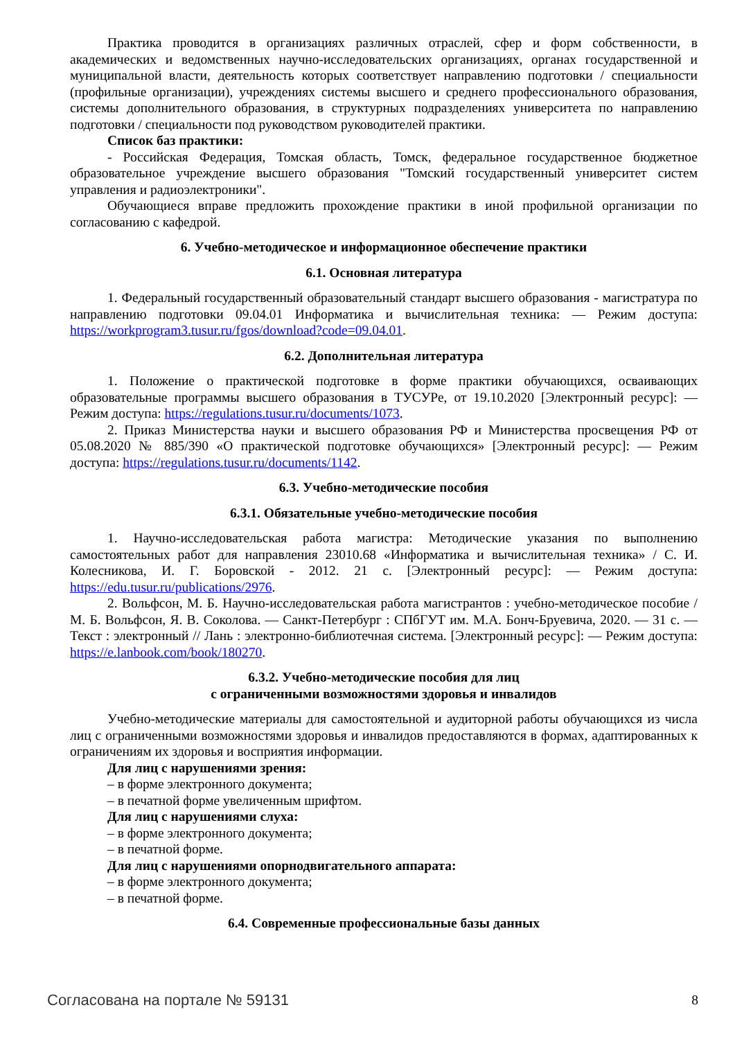Практика проводится в организациях различных отраслей, сфер и форм собственности, в академических и ведомственных научно-исследовательских организациях, органах государственной и муниципальной власти, деятельность которых соответствует направлению подготовки / специальности (профильные организации), учреждениях системы высшего и среднего профессионального образования, системы дополнительного образования, в структурных подразделениях университета по направлению подготовки / специальности под руководством руководителей практики.
Список баз практики:
- Российская Федерация, Томская область, Томск, федеральное государственное бюджетное образовательное учреждение высшего образования "Томский государственный университет систем управления и радиоэлектроники".
Обучающиеся вправе предложить прохождение практики в иной профильной организации по согласованию с кафедрой.
6. Учебно-методическое и информационное обеспечение практики
6.1. Основная литература
1. Федеральный государственный образовательный стандарт высшего образования - магистратура по направлению подготовки 09.04.01 Информатика и вычислительная техника: — Режим доступа: https://workprogram3.tusur.ru/fgos/download?code=09.04.01.
6.2. Дополнительная литература
1. Положение о практической подготовке в форме практики обучающихся, осваивающих образовательные программы высшего образования в ТУСУРе, от 19.10.2020 [Электронный ресурс]: — Режим доступа: https://regulations.tusur.ru/documents/1073.
2. Приказ Министерства науки и высшего образования РФ и Министерства просвещения РФ от 05.08.2020 № 885/390 «О практической подготовке обучающихся» [Электронный ресурс]: — Режим доступа: https://regulations.tusur.ru/documents/1142.
6.3. Учебно-методические пособия
6.3.1. Обязательные учебно-методические пособия
1. Научно-исследовательская работа магистра: Методические указания по выполнению самостоятельных работ для направления 23010.68 «Информатика и вычислительная техника» / С. И. Колесникова, И. Г. Боровской - 2012. 21 с. [Электронный ресурс]: — Режим доступа: https://edu.tusur.ru/publications/2976.
2. Вольфсон, М. Б. Научно-исследовательская работа магистрантов : учебно-методическое пособие / М. Б. Вольфсон, Я. В. Соколова. — Санкт-Петербург : СПбГУТ им. М.А. Бонч-Бруевича, 2020. — 31 с. — Текст : электронный // Лань : электронно-библиотечная система. [Электронный ресурс]: — Режим доступа: https://e.lanbook.com/book/180270.
6.3.2. Учебно-методические пособия для лиц
с ограниченными возможностями здоровья и инвалидов
Учебно-методические материалы для самостоятельной и аудиторной работы обучающихся из числа лиц с ограниченными возможностями здоровья и инвалидов предоставляются в формах, адаптированных к ограничениям их здоровья и восприятия информации.
Для лиц с нарушениями зрения:
– в форме электронного документа;
– в печатной форме увеличенным шрифтом.
Для лиц с нарушениями слуха:
– в форме электронного документа;
– в печатной форме.
Для лиц с нарушениями опорнодвигательного аппарата:
– в форме электронного документа;
– в печатной форме.
6.4. Современные профессиональные базы данных
Согласована на портале № 59131 8